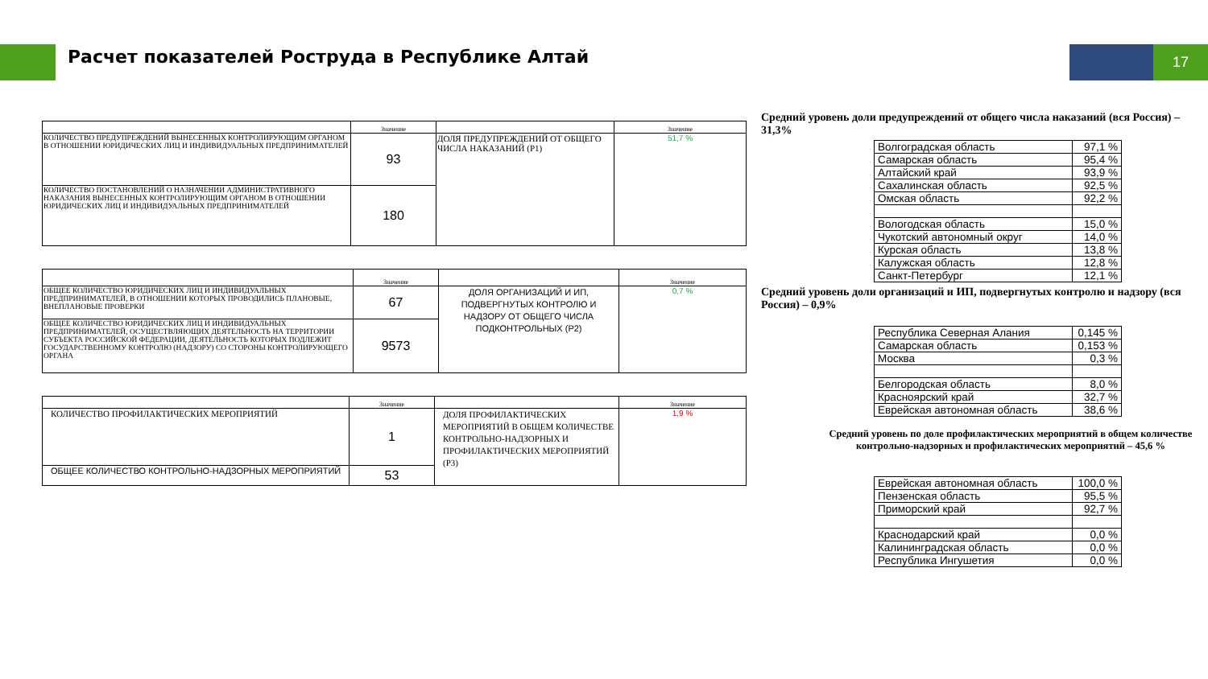Расчет показателей Роструда в Республике Алтай
17
| | Значение | | Значение |
| КОЛИЧЕСТВО ПРЕДУПРЕЖДЕНИЙ ВЫНЕСЕННЫХ КОНТРОЛИРУЮЩИМ ОРГАНОМ В ОТНОШЕНИИ ЮРИДИЧЕСКИХ ЛИЦ И ИНДИВИДУАЛЬНЫХ ПРЕДПРИНИМАТЕЛЕЙ | 93 | ДОЛЯ ПРЕДУПРЕЖДЕНИЙ ОТ ОБЩЕГО ЧИСЛА НАКАЗАНИЙ (P1) | 51,7 % |
| КОЛИЧЕСТВО ПОСТАНОВЛЕНИЙ О НАЗНАЧЕНИИ АДМИНИСТРАТИВНОГО НАКАЗАНИЯ ВЫНЕСЕННЫХ КОНТРОЛИРУЮЩИМ ОРГАНОМ В ОТНОШЕНИИ ЮРИДИЧЕСКИХ ЛИЦ И ИНДИВИДУАЛЬНЫХ ПРЕДПРИНИМАТЕЛЕЙ | 180 | | |
| | Значение | | Значение |
| ОБЩЕЕ КОЛИЧЕСТВО ЮРИДИЧЕСКИХ ЛИЦ И ИНДИВИДУАЛЬНЫХ ПРЕДПРИНИМАТЕЛЕЙ, В ОТНОШЕНИИ КОТОРЫХ ПРОВОДИЛИСЬ ПЛАНОВЫЕ, ВНЕПЛАНОВЫЕ ПРОВЕРКИ | 67 | ДОЛЯ ОРГАНИЗАЦИЙ И ИП, ПОДВЕРГНУТЫХ КОНТРОЛЮ И НАДЗОРУ ОТ ОБЩЕГО ЧИСЛА ПОДКОНТРОЛЬНЫХ (P2) | 0,7 % |
| ОБЩЕЕ КОЛИЧЕСТВО ЮРИДИЧЕСКИХ ЛИЦ И ИНДИВИДУАЛЬНЫХ ПРЕДПРИНИМАТЕЛЕЙ, ОСУЩЕСТВЛЯЮЩИХ ДЕЯТЕЛЬНОСТЬ НА ТЕРРИТОРИИ СУБЪЕКТА РОССИЙСКОЙ ФЕДЕРАЦИИ, ДЕЯТЕЛЬНОСТЬ КОТОРЫХ ПОДЛЕЖИТ ГОСУДАРСТВЕННОМУ КОНТРОЛЮ (НАДЗОРУ) СО СТОРОНЫ КОНТРОЛИРУЮЩЕГО ОРГАНА | 9573 | | |
| | Значение | | Значение |
| КОЛИЧЕСТВО ПРОФИЛАКТИЧЕСКИХ МЕРОПРИЯТИЙ | 1 | ДОЛЯ ПРОФИЛАКТИЧЕСКИХ МЕРОПРИЯТИЙ В ОБЩЕМ КОЛИЧЕСТВЕ КОНТРОЛЬНО-НАДЗОРНЫХ И ПРОФИЛАКТИЧЕСКИХ МЕРОПРИЯТИЙ (P3) | 1,9 % |
| ОБЩЕЕ КОЛИЧЕСТВО КОНТРОЛЬНО-НАДЗОРНЫХ МЕРОПРИЯТИЙ | 53 | | |
Средний уровень доли предупреждений от общего числа наказаний (вся Россия) – 31,3%
| Волгоградская область | 97,1 % |
| Самарская область | 95,4 % |
| Алтайский край | 93,9 % |
| Сахалинская область | 92,5 % |
| Омская область | 92,2 % |
| Вологодская область | 15,0 % |
| Чукотский автономный округ | 14,0 % |
| Курская область | 13,8 % |
| Калужская область | 12,8 % |
| Санкт-Петербург | 12,1 % |
Средний уровень доли организаций и ИП, подвергнутых контролю и надзору (вся Россия) – 0,9%
| Республика Северная Алания | 0,145 % |
| Самарская область | 0,153 % |
| Москва | 0,3 % |
| Белгородская область | 8,0 % |
| Красноярский край | 32,7 % |
| Еврейская автономная область | 38,6 % |
Средний уровень по доле профилактических мероприятий в общем количестве контрольно-надзорных и профилактических мероприятий – 45,6 %
| Еврейская автономная область | 100,0 % |
| Пензенская область | 95,5 % |
| Приморский край | 92,7 % |
| Краснодарский край | 0,0 % |
| Калининградская область | 0,0 % |
| Республика Ингушетия | 0,0 % |